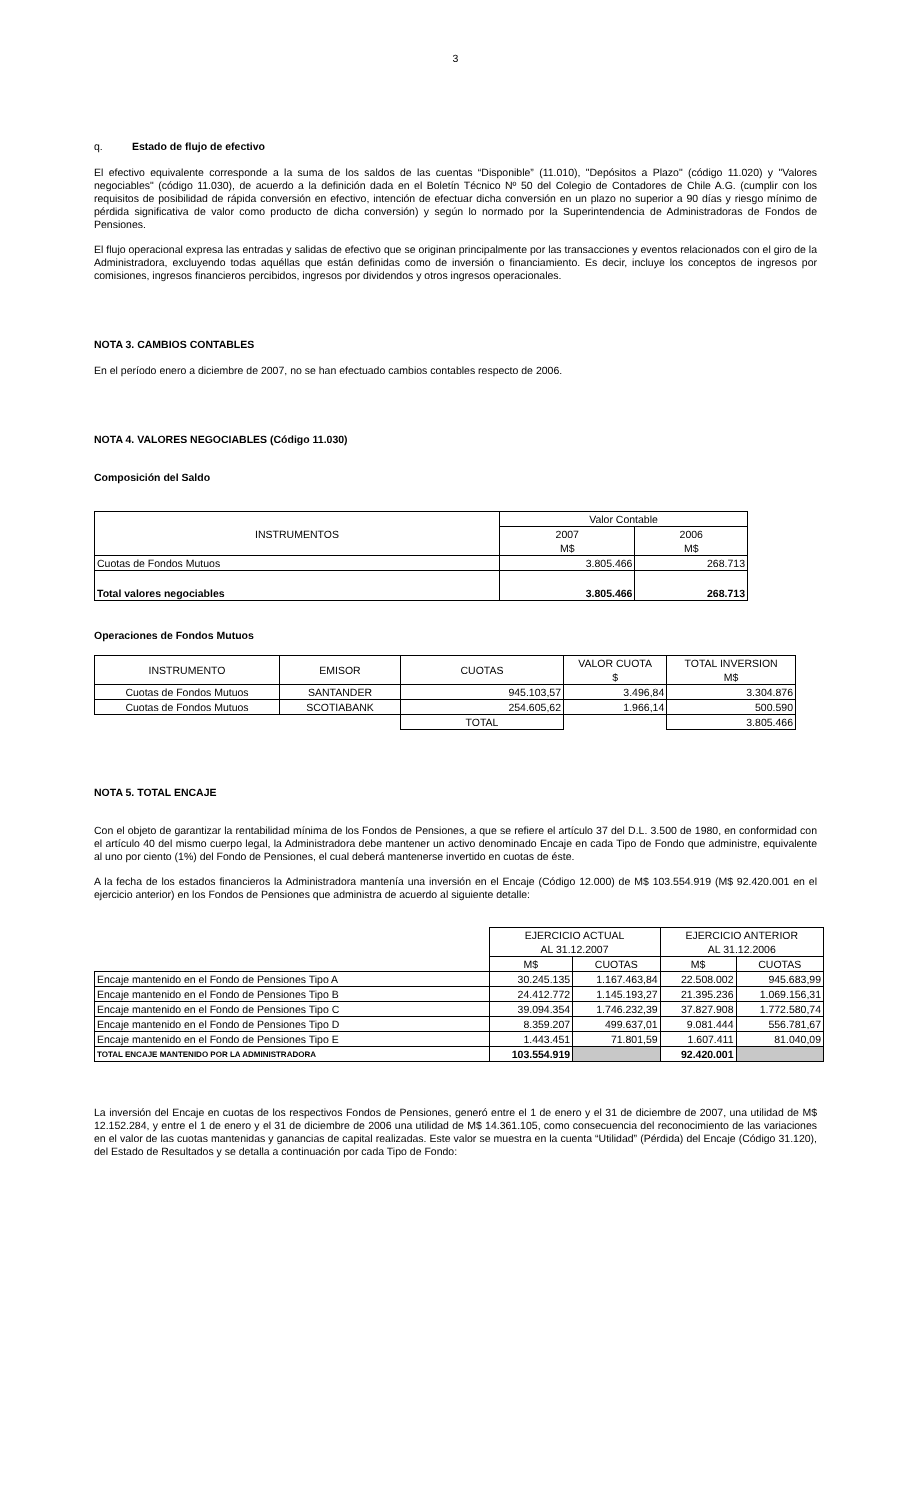3
q. Estado de flujo de efectivo
El efectivo equivalente corresponde a la suma de los saldos de las cuentas “Disponible” (11.010), "Depósitos a Plazo" (código 11.020) y "Valores negociables" (código 11.030), de acuerdo a la definición dada en el Boletín Técnico Nº 50 del Colegio de Contadores de Chile A.G. (cumplir con los requisitos de posibilidad de rápida conversión en efectivo, intención de efectuar dicha conversión en un plazo no superior a 90 días y riesgo mínimo de pérdida significativa de valor como producto de dicha conversión) y según lo normado por la Superintendencia de Administradoras de Fondos de Pensiones.
El flujo operacional expresa las entradas y salidas de efectivo que se originan principalmente por las transacciones y eventos relacionados con el giro de la Administradora, excluyendo todas aquéllas que están definidas como de inversión o financiamiento. Es decir, incluye los conceptos de ingresos por comisiones, ingresos financieros percibidos, ingresos por dividendos y otros ingresos operacionales.
NOTA 3. CAMBIOS CONTABLES
En el período enero a diciembre de 2007, no se han efectuado cambios contables respecto de 2006.
NOTA 4. VALORES NEGOCIABLES (Código 11.030)
Composición del Saldo
| INSTRUMENTOS | Valor Contable | |
| | 2007 | 2006 |
| | M$ | M$ |
| Cuotas de Fondos Mutuos | 3.805.466 | 268.713 |
| Total valores negociables | 3.805.466 | 268.713 |
Operaciones de Fondos Mutuos
| INSTRUMENTO | EMISOR | CUOTAS | VALOR CUOTA | TOTAL INVERSION |
| | | | $ | M$ |
| Cuotas de Fondos Mutuos | SANTANDER | 945.103,57 | 3.496,84 | 3.304.876 |
| Cuotas de Fondos Mutuos | SCOTIABANK | 254.605,62 | 1.966,14 | 500.590 |
| | | TOTAL | | 3.805.466 |
NOTA 5. TOTAL ENCAJE
Con el objeto de garantizar la rentabilidad mínima de los Fondos de Pensiones, a que se refiere el artículo 37 del D.L. 3.500 de 1980, en conformidad con el artículo 40 del mismo cuerpo legal, la Administradora debe mantener un activo denominado Encaje en cada Tipo de Fondo que administre, equivalente al uno por ciento (1%) del Fondo de Pensiones, el cual deberá mantenerse invertido en cuotas de éste.
A la fecha de los estados financieros la Administradora mantenía una inversión en el Encaje (Código 12.000) de M$ 103.554.919 (M$ 92.420.001 en el ejercicio anterior) en los Fondos de Pensiones que administra de acuerdo al siguiente detalle:
| | EJERCICIO ACTUAL | | EJERCICIO ANTERIOR | |
| | AL 31.12.2007 | | AL 31.12.2006 | |
| | M$ | CUOTAS | M$ | CUOTAS |
| Encaje mantenido en el Fondo de Pensiones Tipo A | 30.245.135 | 1.167.463,84 | 22.508.002 | 945.683,99 |
| Encaje mantenido en el Fondo de Pensiones Tipo B | 24.412.772 | 1.145.193,27 | 21.395.236 | 1.069.156,31 |
| Encaje mantenido en el Fondo de Pensiones Tipo C | 39.094.354 | 1.746.232,39 | 37.827.908 | 1.772.580,74 |
| Encaje mantenido en el Fondo de Pensiones Tipo D | 8.359.207 | 499.637,01 | 9.081.444 | 556.781,67 |
| Encaje mantenido en el Fondo de Pensiones Tipo E | 1.443.451 | 71.801,59 | 1.607.411 | 81.040,09 |
| TOTAL ENCAJE MANTENIDO POR LA ADMINISTRADORA | 103.554.919 | | 92.420.001 | |
La inversión del Encaje en cuotas de los respectivos Fondos de Pensiones, generó entre el 1 de enero y el 31 de diciembre de 2007, una utilidad de M$ 12.152.284, y entre el 1 de enero y el 31 de diciembre de 2006 una utilidad de M$ 14.361.105, como consecuencia del reconocimiento de las variaciones en el valor de las cuotas mantenidas y ganancias de capital realizadas. Este valor se muestra en la cuenta “Utilidad” (Pérdida) del Encaje (Código 31.120), del Estado de Resultados y se detalla a continuación por cada Tipo de Fondo: